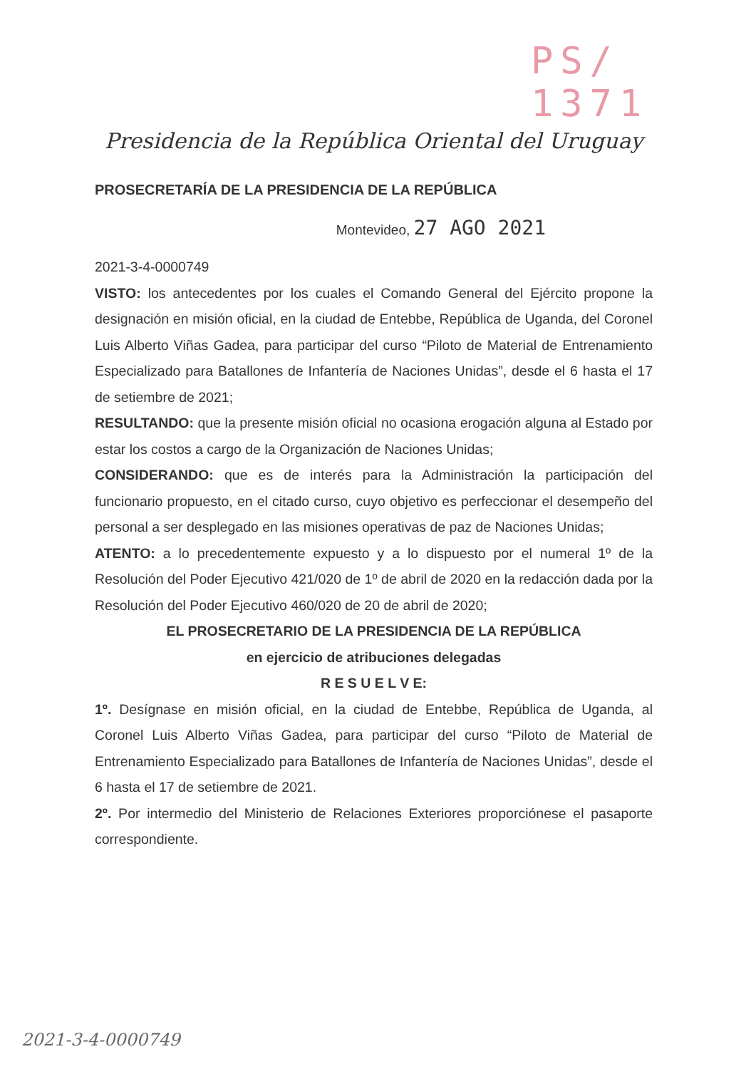PS/ 1371
Presidencia de la República Oriental del Uruguay
PROSECRETARÍA DE LA PRESIDENCIA DE LA REPÚBLICA
Montevideo, 27 AGO 2021
2021-3-4-0000749
VISTO: los antecedentes por los cuales el Comando General del Ejército propone la designación en misión oficial, en la ciudad de Entebbe, República de Uganda, del Coronel Luis Alberto Viñas Gadea, para participar del curso “Piloto de Material de Entrenamiento Especializado para Batallones de Infantería de Naciones Unidas”, desde el 6 hasta el 17 de setiembre de 2021;
RESULTANDO: que la presente misión oficial no ocasiona erogación alguna al Estado por estar los costos a cargo de la Organización de Naciones Unidas;
CONSIDERANDO: que es de interés para la Administración la participación del funcionario propuesto, en el citado curso, cuyo objetivo es perfeccionar el desempeño del personal a ser desplegado en las misiones operativas de paz de Naciones Unidas;
ATENTO: a lo precedentemente expuesto y a lo dispuesto por el numeral 1º de la Resolución del Poder Ejecutivo 421/020 de 1º de abril de 2020 en la redacción dada por la Resolución del Poder Ejecutivo 460/020 de 20 de abril de 2020;
EL PROSECRETARIO DE LA PRESIDENCIA DE LA REPÚBLICA
en ejercicio de atribuciones delegadas
R E S U E L V E:
1º. Desígnase en misión oficial, en la ciudad de Entebbe, República de Uganda, al Coronel Luis Alberto Viñas Gadea, para participar del curso “Piloto de Material de Entrenamiento Especializado para Batallones de Infantería de Naciones Unidas”, desde el 6 hasta el 17 de setiembre de 2021.
2º. Por intermedio del Ministerio de Relaciones Exteriores proporciónese el pasaporte correspondiente.
2021-3-4-0000749